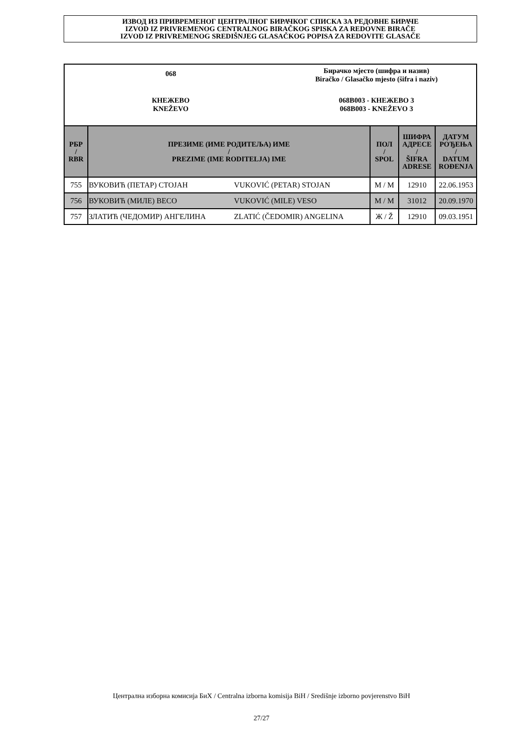ИЗВОД ИЗ ПРИВРЕМЕНОГ ЦЕНТРАЛНОГ БИРАЧКОГ СПИСКА ЗА РЕДОВНЕ БИРАЧЕ
IZVOD IZ PRIVREMENOG CENTRALNOG BIRAČKOG SPISKA ZA REDOVNE BIRAČE
IZVOD IZ PRIVREMENOG SREDIŠNJEG GLASAČKOG POPISA ZA REDOVITE GLASAČE
068
Бирачко мјесто (шифра и назив)
Biračko / Glasačko mjesto (šifra i naziv)
КНЕЖЕВО
KNEŽEVO
068B003 - КНЕЖЕВО 3
068B003 - KNEŽEVO 3
| РБР / RBR | ПРЕЗИМЕ (ИМЕ РОДИТЕЉА) ИМЕ / PREZIME (IME RODITELJA) IME | | ПОЛ / SPOL | ШИФРА АДРЕСЕ / ŠIFRA ADRESE | ДАТУМ РОЂЕЊА / DATUM ROĐENJA |
| --- | --- | --- | --- | --- | --- |
| 755 | ВУКОВИЋ (ПЕТАР) СТОЈАН | VUKOVIĆ (PETAR) STOJAN | M / M | 12910 | 22.06.1953 |
| 756 | ВУКОВИЋ (МИЛЕ) ВЕСО | VUKOVIĆ (MILE) VESO | M / M | 31012 | 20.09.1970 |
| 757 | ЗЛАТИЋ (ЧЕДОМИР) АНГЕЛИНА | ZLATIĆ (ČEDOMIR) ANGELINA | Ж / Ž | 12910 | 09.03.1951 |
Централна изборна комисија БиХ / Centralna izborna komisija BiH / Središnje izborno povjerenstvo BiH
27/27